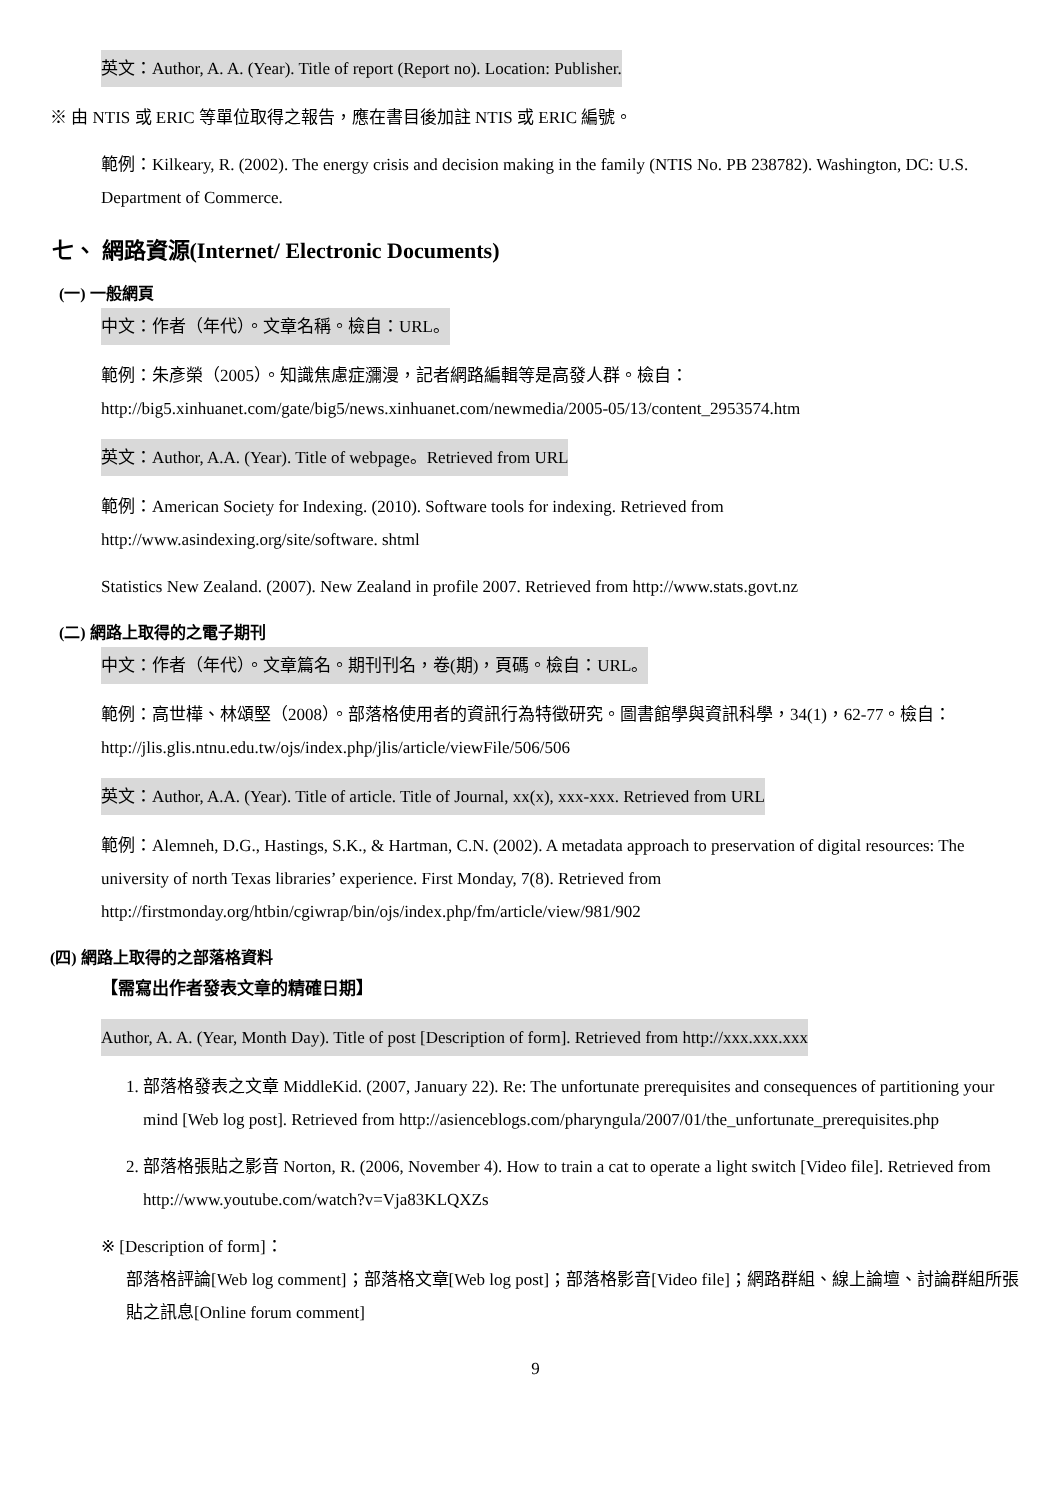英文：Author, A. A. (Year). Title of report (Report no). Location: Publisher.
※ 由 NTIS 或 ERIC 等單位取得之報告，應在書目後加註 NTIS 或 ERIC 編號。
範例：Kilkeary, R. (2002). The energy crisis and decision making in the family (NTIS No. PB 238782). Washington, DC: U.S. Department of Commerce.
七、 網路資源(Internet/ Electronic Documents)
(一) 一般網頁
中文：作者（年代）。文章名稱。檢自：URL。
範例：朱彥榮（2005）。知識焦慮症瀰漫，記者網路編輯等是高發人群。檢自：
http://big5.xinhuanet.com/gate/big5/news.xinhuanet.com/newmedia/2005-05/13/content_2953574.htm
英文：Author, A.A. (Year). Title of webpage。Retrieved from URL
範例：American Society for Indexing. (2010). Software tools for indexing. Retrieved from
http://www.asindexing.org/site/software. shtml
Statistics New Zealand. (2007). New Zealand in profile 2007. Retrieved from http://www.stats.govt.nz
(二) 網路上取得的之電子期刊
中文：作者（年代）。文章篇名。期刊刊名，卷(期)，頁碼。檢自：URL。
範例：高世樺、林頌堅（2008）。部落格使用者的資訊行為特徵研究。圖書館學與資訊科學，34(1)，62-77。檢自：http://jlis.glis.ntnu.edu.tw/ojs/index.php/jlis/article/viewFile/506/506
英文：Author, A.A. (Year). Title of article. Title of Journal, xx(x), xxx-xxx. Retrieved from URL
範例：Alemneh, D.G., Hastings, S.K., & Hartman, C.N. (2002). A metadata approach to preservation of digital resources: The university of north Texas libraries’ experience. First Monday, 7(8). Retrieved from http://firstmonday.org/htbin/cgiwrap/bin/ojs/index.php/fm/article/view/981/902
(四) 網路上取得的之部落格資料
【需寫出作者發表文章的精確日期】
Author, A. A. (Year, Month Day). Title of post [Description of form]. Retrieved from http://xxx.xxx.xxx
1. 部落格發表之文章 MiddleKid. (2007, January 22). Re: The unfortunate prerequisites and consequences of partitioning your mind [Web log post]. Retrieved from http://asienceblogs.com/pharyngula/2007/01/the_unfortunate_prerequisites.php
2. 部落格張貼之影音 Norton, R. (2006, November 4). How to train a cat to operate a light switch [Video file]. Retrieved from http://www.youtube.com/watch?v=Vja83KLQXZs
※ [Description of form]：
部落格評論[Web log comment]；部落格文章[Web log post]；部落格影音[Video file]；網路群組、線上論壇、討論群組所張貼之訊息[Online forum comment]
9